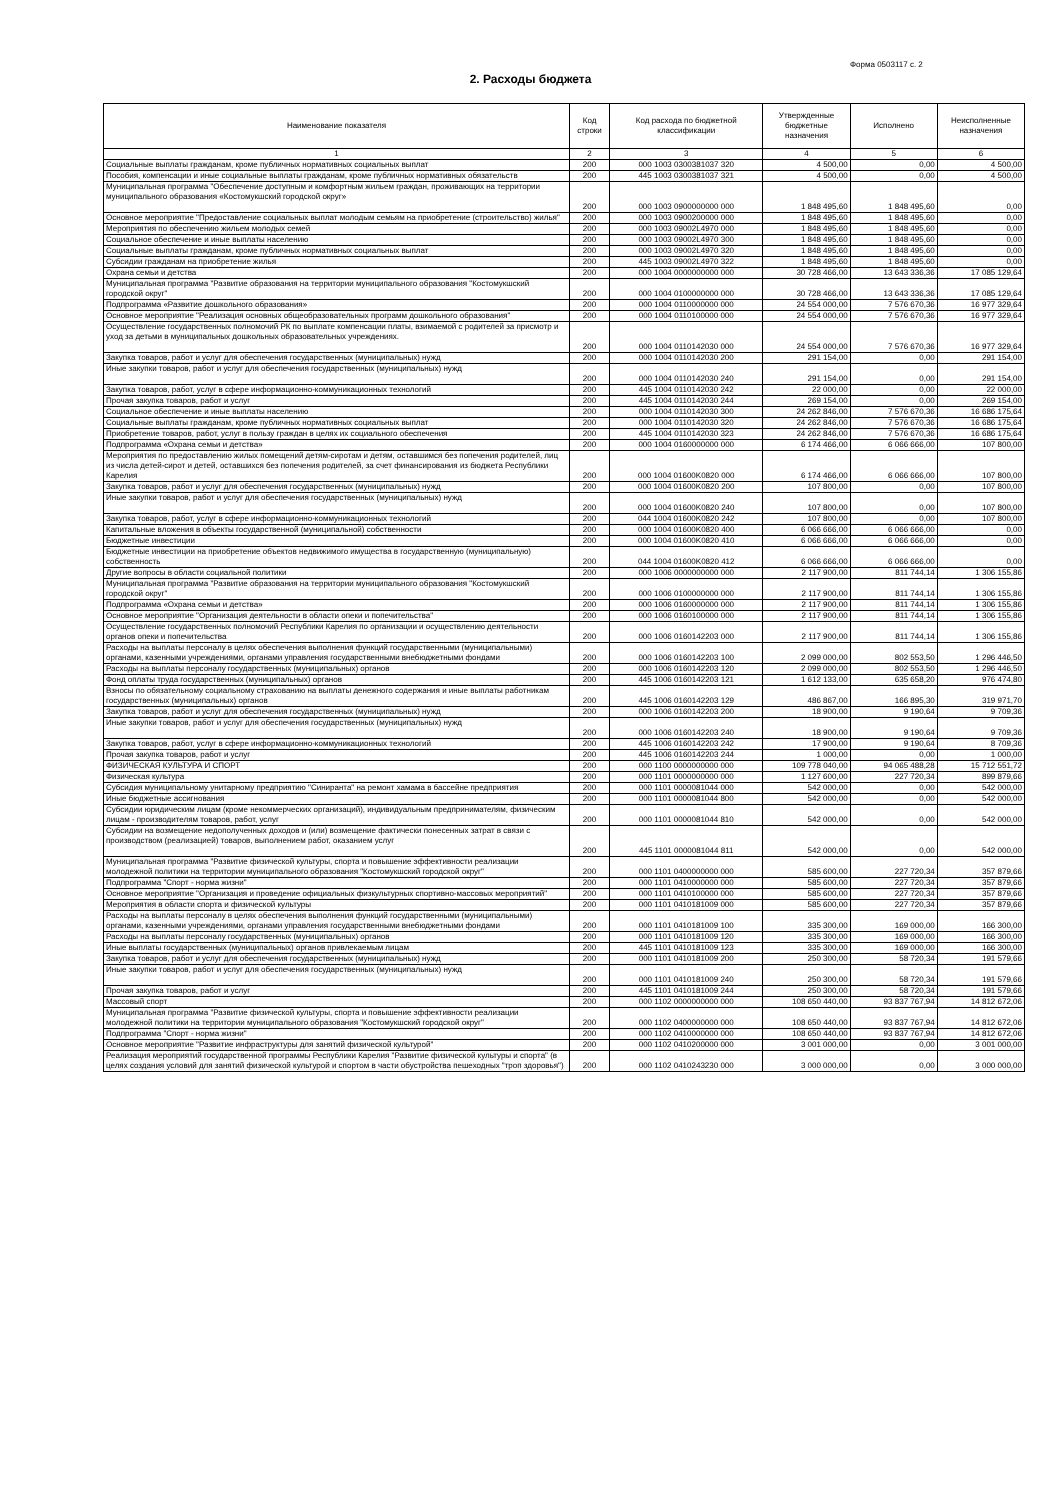Форма 0503117 с. 2
2. Расходы бюджета
| Наименование показателя | Код строки | Код расхода по бюджетной классификации | Утвержденные бюджетные назначения | Исполнено | Неисполненные назначения |
| --- | --- | --- | --- | --- | --- |
| 1 | 2 | 3 | 4 | 5 | 6 |
| Социальные выплаты гражданам, кроме публичных нормативных социальных выплат | 200 | 000 1003 0300381037 320 | 4 500,00 | 0,00 | 4 500,00 |
| Пособия, компенсации и иные социальные выплаты гражданам, кроме публичных нормативных обязательств | 200 | 445 1003 0300381037 321 | 4 500,00 | 0,00 | 4 500,00 |
| Муниципальная программа "Обеспечение доступным и комфортным жильем граждан, проживающих на территории муниципального образования «Костомукшский городской округ» | 200 | 000 1003 0900000000 000 | 1 848 495,60 | 1 848 495,60 | 0,00 |
| Основное мероприятие "Предоставление социальных выплат молодым семьям на приобретение (строительство) жилья" | 200 | 000 1003 0900200000 000 | 1 848 495,60 | 1 848 495,60 | 0,00 |
| Мероприятия по обеспечению жильем молодых семей | 200 | 000 1003 09002L4970 000 | 1 848 495,60 | 1 848 495,60 | 0,00 |
| Социальное обеспечение и иные выплаты населению | 200 | 000 1003 09002L4970 300 | 1 848 495,60 | 1 848 495,60 | 0,00 |
| Социальные выплаты гражданам, кроме публичных нормативных социальных выплат | 200 | 000 1003 09002L4970 320 | 1 848 495,60 | 1 848 495,60 | 0,00 |
| Субсидии гражданам на приобретение жилья | 200 | 445 1003 09002L4970 322 | 1 848 495,60 | 1 848 495,60 | 0,00 |
| Охрана семьи и детства | 200 | 000 1004 0000000000 000 | 30 728 466,00 | 13 643 336,36 | 17 085 129,64 |
| Муниципальная программа "Развитие образования на территории муниципального образования "Костомукшский городской округ" | 200 | 000 1004 0100000000 000 | 30 728 466,00 | 13 643 336,36 | 17 085 129,64 |
| Подпрограмма «Развитие дошкольного образования» | 200 | 000 1004 0110000000 000 | 24 554 000,00 | 7 576 670,36 | 16 977 329,64 |
| Основное мероприятие "Реализация основных общеобразовательных программ дошкольного образования" | 200 | 000 1004 0110100000 000 | 24 554 000,00 | 7 576 670,36 | 16 977 329,64 |
| Осуществление государственных полномочий РК по выплате компенсации платы, взимаемой с родителей за присмотр и уход за детьми в муниципальных дошкольных образовательных учреждениях. | 200 | 000 1004 0110142030 000 | 24 554 000,00 | 7 576 670,36 | 16 977 329,64 |
| Закупка товаров, работ и услуг для обеспечения государственных (муниципальных) нужд | 200 | 000 1004 0110142030 200 | 291 154,00 | 0,00 | 291 154,00 |
| Иные закупки товаров, работ и услуг для обеспечения государственных (муниципальных) нужд | 200 | 000 1004 0110142030 240 | 291 154,00 | 0,00 | 291 154,00 |
| Закупка товаров, работ, услуг в сфере информационно-коммуникационных технологий | 200 | 445 1004 0110142030 242 | 22 000,00 | 0,00 | 22 000,00 |
| Прочая закупка товаров, работ и услуг | 200 | 445 1004 0110142030 244 | 269 154,00 | 0,00 | 269 154,00 |
| Социальное обеспечение и иные выплаты населению | 200 | 000 1004 0110142030 300 | 24 262 846,00 | 7 576 670,36 | 16 686 175,64 |
| Социальные выплаты гражданам, кроме публичных нормативных социальных выплат | 200 | 000 1004 0110142030 320 | 24 262 846,00 | 7 576 670,36 | 16 686 175,64 |
| Приобретение товаров, работ, услуг в пользу граждан в целях их социального обеспечения | 200 | 445 1004 0110142030 323 | 24 262 846,00 | 7 576 670,36 | 16 686 175,64 |
| Подпрограмма «Охрана семьи и детства» | 200 | 000 1004 0160000000 000 | 6 174 466,00 | 6 066 666,00 | 107 800,00 |
| Мероприятия по предоставлению жилых помещений детям-сиротам и детям, оставшимся без попечения родителей, лиц из числа детей-сирот и детей, оставшихся без попечения родителей, за счет финансирования из бюджета Республики Карелия | 200 | 000 1004 01600K0820 000 | 6 174 466,00 | 6 066 666,00 | 107 800,00 |
| Закупка товаров, работ и услуг для обеспечения государственных (муниципальных) нужд | 200 | 000 1004 01600K0820 200 | 107 800,00 | 0,00 | 107 800,00 |
| Иные закупки товаров, работ и услуг для обеспечения государственных (муниципальных) нужд | 200 | 000 1004 01600K0820 240 | 107 800,00 | 0,00 | 107 800,00 |
| Закупка товаров, работ, услуг в сфере информационно-коммуникационных технологий | 200 | 044 1004 01600K0820 242 | 107 800,00 | 0,00 | 107 800,00 |
| Капитальные вложения в объекты государственной (муниципальной) собственности | 200 | 000 1004 01600K0820 400 | 6 066 666,00 | 6 066 666,00 | 0,00 |
| Бюджетные инвестиции | 200 | 000 1004 01600K0820 410 | 6 066 666,00 | 6 066 666,00 | 0,00 |
| Бюджетные инвестиции на приобретение объектов недвижимого имущества в государственную (муниципальную) собственность | 200 | 044 1004 01600K0820 412 | 6 066 666,00 | 6 066 666,00 | 0,00 |
| Другие вопросы в области социальной политики | 200 | 000 1006 0000000000 000 | 2 117 900,00 | 811 744,14 | 1 306 155,86 |
| Муниципальная программа "Развитие образования на территории муниципального образования "Костомукшский городской округ" | 200 | 000 1006 0100000000 000 | 2 117 900,00 | 811 744,14 | 1 306 155,86 |
| Подпрограмма «Охрана семьи и детства» | 200 | 000 1006 0160000000 000 | 2 117 900,00 | 811 744,14 | 1 306 155,86 |
| Основное мероприятие "Организация деятельности в области опеки и попечительства" | 200 | 000 1006 0160100000 000 | 2 117 900,00 | 811 744,14 | 1 306 155,86 |
| Осуществление государственных полномочий Республики Карелия по организации и осуществлению деятельности органов опеки и попечительства | 200 | 000 1006 0160142203 000 | 2 117 900,00 | 811 744,14 | 1 306 155,86 |
| Расходы на выплаты персоналу в целях обеспечения выполнения функций государственными (муниципальными) органами, казенными учреждениями, органами управления государственными внебюджетными фондами | 200 | 000 1006 0160142203 100 | 2 099 000,00 | 802 553,50 | 1 296 446,50 |
| Расходы на выплаты персоналу государственных (муниципальных) органов | 200 | 000 1006 0160142203 120 | 2 099 000,00 | 802 553,50 | 1 296 446,50 |
| Фонд оплаты труда государственных (муниципальных) органов | 200 | 445 1006 0160142203 121 | 1 612 133,00 | 635 658,20 | 976 474,80 |
| Взносы по обязательному социальному страхованию на выплаты денежного содержания и иные выплаты работникам государственных (муниципальных) органов | 200 | 445 1006 0160142203 129 | 486 867,00 | 166 895,30 | 319 971,70 |
| Закупка товаров, работ и услуг для обеспечения государственных (муниципальных) нужд | 200 | 000 1006 0160142203 200 | 18 900,00 | 9 190,64 | 9 709,36 |
| Иные закупки товаров, работ и услуг для обеспечения государственных (муниципальных) нужд | 200 | 000 1006 0160142203 240 | 18 900,00 | 9 190,64 | 9 709,36 |
| Закупка товаров, работ, услуг в сфере информационно-коммуникационных технологий | 200 | 445 1006 0160142203 242 | 17 900,00 | 9 190,64 | 8 709,36 |
| Прочая закупка товаров, работ и услуг | 200 | 445 1006 0160142203 244 | 1 000,00 | 0,00 | 1 000,00 |
| ФИЗИЧЕСКАЯ КУЛЬТУРА И СПОРТ | 200 | 000 1100 0000000000 000 | 109 778 040,00 | 94 065 488,28 | 15 712 551,72 |
| Физическая культура | 200 | 000 1101 0000000000 000 | 1 127 600,00 | 227 720,34 | 899 879,66 |
| Субсидия муниципальному унитарному предприятию "Синиранта" на ремонт хамама в бассейне предприятия | 200 | 000 1101 0000081044 000 | 542 000,00 | 0,00 | 542 000,00 |
| Иные бюджетные ассигнования | 200 | 000 1101 0000081044 800 | 542 000,00 | 0,00 | 542 000,00 |
| Субсидии юридическим лицам (кроме некоммерческих организаций), индивидуальным предпринимателям, физическим лицам - производителям товаров, работ, услуг | 200 | 000 1101 0000081044 810 | 542 000,00 | 0,00 | 542 000,00 |
| Субсидии на возмещение недополученных доходов и (или) возмещение фактически понесенных затрат в связи с производством (реализацией) товаров, выполнением работ, оказанием услуг | 200 | 445 1101 0000081044 811 | 542 000,00 | 0,00 | 542 000,00 |
| Муниципальная программа "Развитие физической культуры, спорта и повышение эффективности реализации молодежной политики на территории муниципального образования "Костомукшский городской округ" | 200 | 000 1101 0400000000 000 | 585 600,00 | 227 720,34 | 357 879,66 |
| Подпрограмма "Спорт - норма жизни" | 200 | 000 1101 0410000000 000 | 585 600,00 | 227 720,34 | 357 879,66 |
| Основное мероприятие "Организация и проведение официальных физкультурных спортивно-массовых мероприятий" | 200 | 000 1101 0410100000 000 | 585 600,00 | 227 720,34 | 357 879,66 |
| Мероприятия в области спорта и физической культуры | 200 | 000 1101 0410181009 000 | 585 600,00 | 227 720,34 | 357 879,66 |
| Расходы на выплаты персоналу в целях обеспечения выполнения функций государственными (муниципальными) органами, казенными учреждениями, органами управления государственными внебюджетными фондами | 200 | 000 1101 0410181009 100 | 335 300,00 | 169 000,00 | 166 300,00 |
| Расходы на выплаты персоналу государственных (муниципальных) органов | 200 | 000 1101 0410181009 120 | 335 300,00 | 169 000,00 | 166 300,00 |
| Иные выплаты государственных (муниципальных) органов привлекаемым лицам | 200 | 445 1101 0410181009 123 | 335 300,00 | 169 000,00 | 166 300,00 |
| Закупка товаров, работ и услуг для обеспечения государственных (муниципальных) нужд | 200 | 000 1101 0410181009 200 | 250 300,00 | 58 720,34 | 191 579,66 |
| Иные закупки товаров, работ и услуг для обеспечения государственных (муниципальных) нужд | 200 | 000 1101 0410181009 240 | 250 300,00 | 58 720,34 | 191 579,66 |
| Прочая закупка товаров, работ и услуг | 200 | 445 1101 0410181009 244 | 250 300,00 | 58 720,34 | 191 579,66 |
| Массовый спорт | 200 | 000 1102 0000000000 000 | 108 650 440,00 | 93 837 767,94 | 14 812 672,06 |
| Муниципальная программа "Развитие физической культуры, спорта и повышение эффективности реализации молодежной политики на территории муниципального образования "Костомукшский городской округ" | 200 | 000 1102 0400000000 000 | 108 650 440,00 | 93 837 767,94 | 14 812 672,06 |
| Подпрограмма "Спорт - норма жизни" | 200 | 000 1102 0410000000 000 | 108 650 440,00 | 93 837 767,94 | 14 812 672,06 |
| Основное мероприятие "Развитие инфраструктуры для занятий физической культурой" | 200 | 000 1102 0410200000 000 | 3 001 000,00 | 0,00 | 3 001 000,00 |
| Реализация мероприятий государственной программы Республики Карелия "Развитие физической культуры и спорта" (в целях создания условий для занятий физической культурой и спортом в части обустройства пешеходных "троп здоровья") | 200 | 000 1102 0410243230 000 | 3 000 000,00 | 0,00 | 3 000 000,00 |